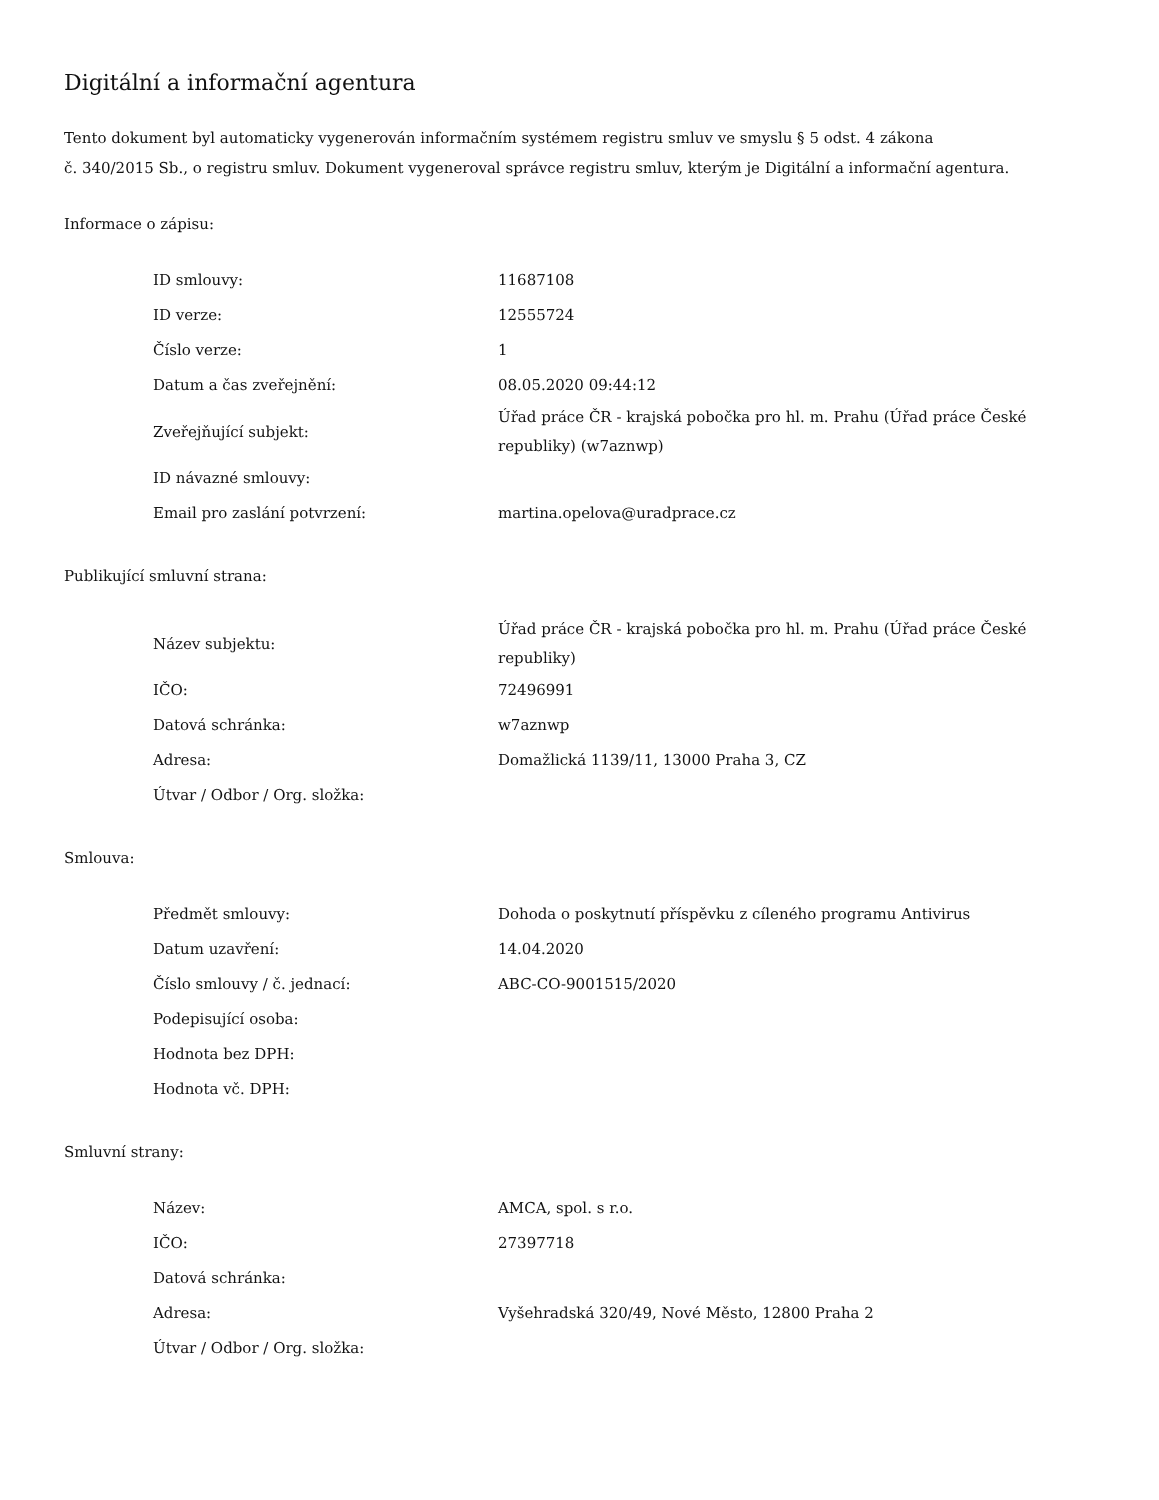Digitální a informační agentura
Tento dokument byl automaticky vygenerován informačním systémem registru smluv ve smyslu § 5 odst. 4 zákona
č. 340/2015 Sb., o registru smluv. Dokument vygeneroval správce registru smluv, kterým je Digitální a informační agentura.
Informace o zápisu:
| ID smlouvy: | 11687108 |
| ID verze: | 12555724 |
| Číslo verze: | 1 |
| Datum a čas zveřejnění: | 08.05.2020 09:44:12 |
| Zveřejňující subjekt: | Úřad práce ČR - krajská pobočka pro hl. m. Prahu (Úřad práce České republiky) (w7aznwp) |
| ID návazné smlouvy: | |
| Email pro zaslání potvrzení: | martina.opelova@uradprace.cz |
Publikující smluvní strana:
| Název subjektu: | Úřad práce ČR - krajská pobočka pro hl. m. Prahu (Úřad práce České republiky) |
| IČO: | 72496991 |
| Datová schránka: | w7aznwp |
| Adresa: | Domažlická 1139/11, 13000 Praha 3, CZ |
| Útvar / Odbor / Org. složka: | |
Smlouva:
| Předmět smlouvy: | Dohoda o poskytnutí příspěvku z cíleného programu Antivirus |
| Datum uzavření: | 14.04.2020 |
| Číslo smlouvy / č. jednací: | ABC-CO-9001515/2020 |
| Podepisující osoba: | |
| Hodnota bez DPH: | |
| Hodnota vč. DPH: | |
Smluvní strany:
| Název: | AMCA, spol. s r.o. |
| IČO: | 27397718 |
| Datová schránka: | |
| Adresa: | Vyšehradská 320/49, Nové Město, 12800 Praha 2 |
| Útvar / Odbor / Org. složka: | |